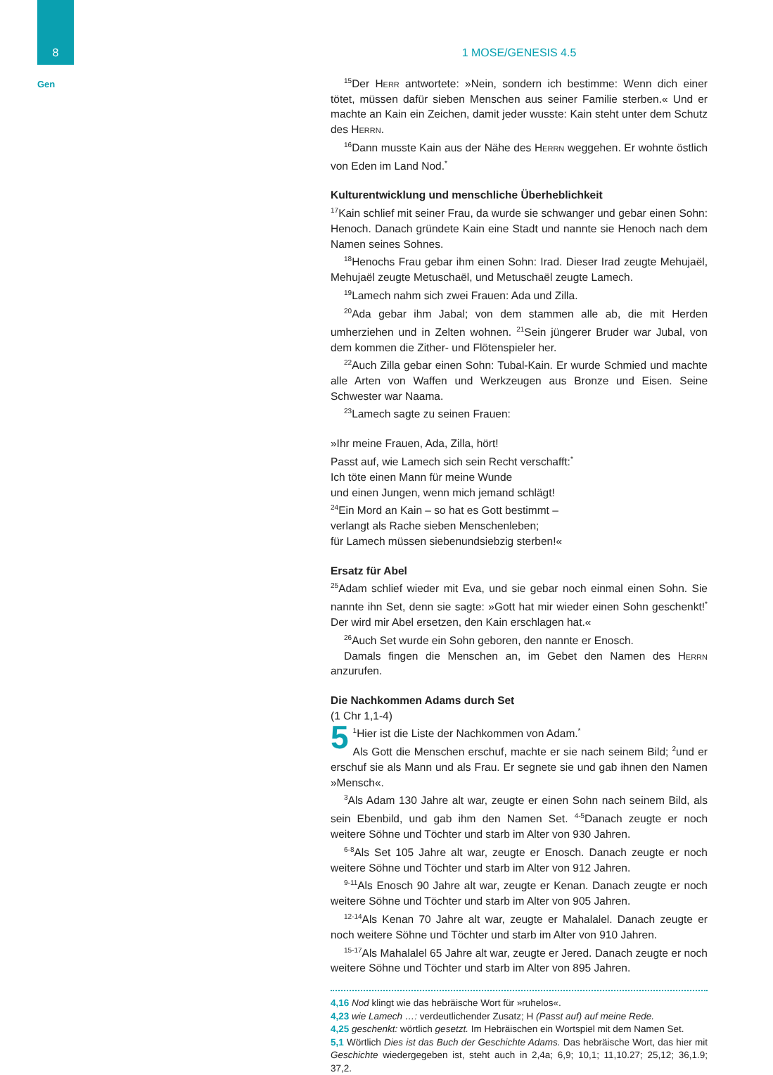8
Gen
1 MOSE/GENESIS 4.5
<sup>15</sup> Der Herr antwortete: »Nein, sondern ich bestimme: Wenn dich einer tötet, müssen dafür sieben Menschen aus seiner Familie sterben.« Und er machte an Kain ein Zeichen, damit jeder wusste: Kain steht unter dem Schutz des Herrn.
<sup>16</sup> Dann musste Kain aus der Nähe des Herrn weggehen. Er wohnte östlich von Eden im Land Nod.<sup>*</sup>
Kulturentwicklung und menschliche Überheblichkeit
<sup>17</sup> Kain schlief mit seiner Frau, da wurde sie schwanger und gebar einen Sohn: Henoch. Danach gründete Kain eine Stadt und nannte sie Henoch nach dem Namen seines Sohnes.
<sup>18</sup> Henochs Frau gebar ihm einen Sohn: Irad. Dieser Irad zeugte Mehujaël, Mehujaël zeugte Metuschaël, und Metuschaël zeugte Lamech.
<sup>19</sup> Lamech nahm sich zwei Frauen: Ada und Zilla.
<sup>20</sup> Ada gebar ihm Jabal; von dem stammen alle ab, die mit Herden umherziehen und in Zelten wohnen. <sup>21</sup>Sein jüngerer Bruder war Jubal, von dem kommen die Zither- und Flötenspieler her.
<sup>22</sup> Auch Zilla gebar einen Sohn: Tubal-Kain. Er wurde Schmied und machte alle Arten von Waffen und Werkzeugen aus Bronze und Eisen. Seine Schwester war Naama.
<sup>23</sup> Lamech sagte zu seinen Frauen:
»Ihr meine Frauen, Ada, Zilla, hört!
Passt auf, wie Lamech sich sein Recht verschafft:<sup>*</sup>
Ich töte einen Mann für meine Wunde
und einen Jungen, wenn mich jemand schlägt!
<sup>24</sup> Ein Mord an Kain – so hat es Gott bestimmt –
verlangt als Rache sieben Menschenleben;
für Lamech müssen siebenundsiebzig sterben!«
Ersatz für Abel
<sup>25</sup> Adam schlief wieder mit Eva, und sie gebar noch einmal einen Sohn. Sie nannte ihn Set, denn sie sagte: »Gott hat mir wieder einen Sohn geschenkt!<sup>*</sup> Der wird mir Abel ersetzen, den Kain erschlagen hat.«
<sup>26</sup> Auch Set wurde ein Sohn geboren, den nannte er Enosch.
Damals fingen die Menschen an, im Gebet den Namen des Herrn anzurufen.
Die Nachkommen Adams durch Set
(1 Chr 1,1-4)
5<sup>1</sup>Hier ist die Liste der Nachkommen von Adam.<sup>*</sup>
Als Gott die Menschen erschuf, machte er sie nach seinem Bild; <sup>2</sup>und er erschuf sie als Mann und als Frau. Er segnete sie und gab ihnen den Namen »Mensch«.
<sup>3</sup> Als Adam 130 Jahre alt war, zeugte er einen Sohn nach seinem Bild, als sein Ebenbild, und gab ihm den Namen Set. <sup>4-5</sup>Danach zeugte er noch weitere Söhne und Töchter und starb im Alter von 930 Jahren.
<sup>6-8</sup>Als Set 105 Jahre alt war, zeugte er Enosch. Danach zeugte er noch weitere Söhne und Töchter und starb im Alter von 912 Jahren.
<sup>9-11</sup>Als Enosch 90 Jahre alt war, zeugte er Kenan. Danach zeugte er noch weitere Söhne und Töchter und starb im Alter von 905 Jahren.
<sup>12-14</sup>Als Kenan 70 Jahre alt war, zeugte er Mahalalel. Danach zeugte er noch weitere Söhne und Töchter und starb im Alter von 910 Jahren.
<sup>15-17</sup>Als Mahalalel 65 Jahre alt war, zeugte er Jered. Danach zeugte er noch weitere Söhne und Töchter und starb im Alter von 895 Jahren.
4,16 Nod klingt wie das hebräische Wort für »ruhelos«.
4,23 wie Lamech …: verdeutlichender Zusatz; H (Passt auf) auf meine Rede.
4,25 geschenkt: wörtlich gesetzt. Im Hebräischen ein Wortspiel mit dem Namen Set.
5,1 Wörtlich Dies ist das Buch der Geschichte Adams. Das hebräische Wort, das hier mit Geschichte wiedergegeben ist, steht auch in 2,4a; 6,9; 10,1; 11,10.27; 25,12; 36,1.9; 37,2.